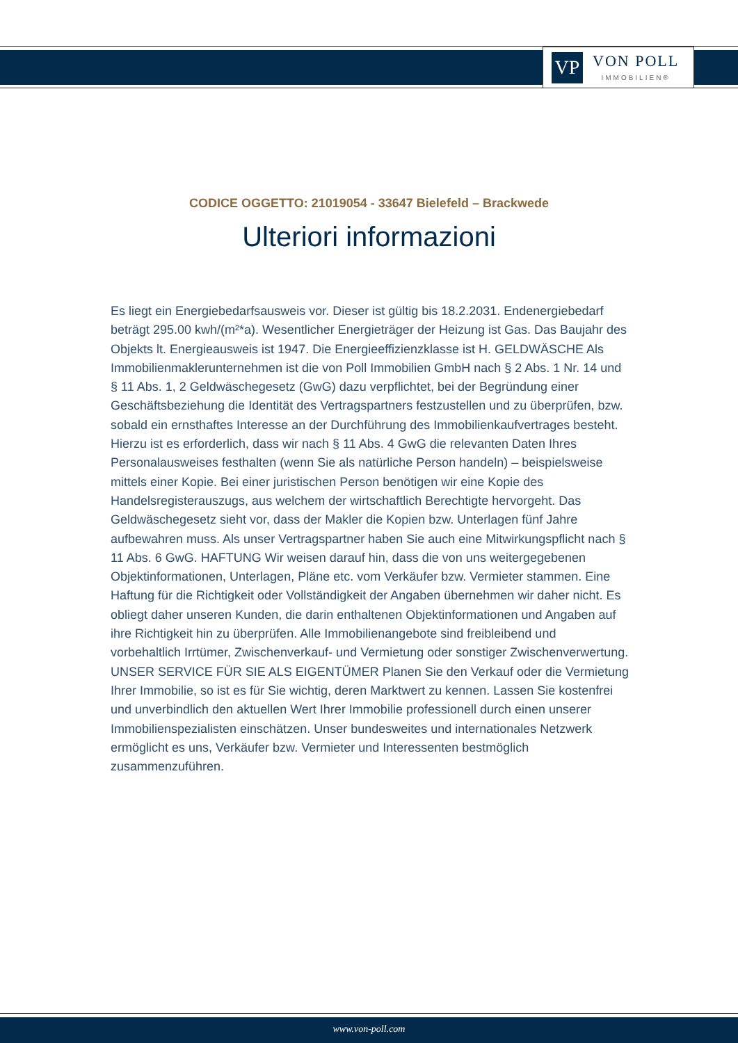VP
VON POLL
IMMOBILIEN®
CODICE OGGETTO: 21019054 - 33647 Bielefeld – Brackwede
Ulteriori informazioni
Es liegt ein Energiebedarfsausweis vor. Dieser ist gültig bis 18.2.2031. Endenergiebedarf beträgt 295.00 kwh/(m²*a). Wesentlicher Energieträger der Heizung ist Gas. Das Baujahr des Objekts lt. Energieausweis ist 1947. Die Energieeffizienzklasse ist H. GELDWÄSCHE Als Immobilienmaklerunternehmen ist die von Poll Immobilien GmbH nach § 2 Abs. 1 Nr. 14 und § 11 Abs. 1, 2 Geldwäschegesetz (GwG) dazu verpflichtet, bei der Begründung einer Geschäftsbeziehung die Identität des Vertragspartners festzustellen und zu überprüfen, bzw. sobald ein ernsthaftes Interesse an der Durchführung des Immobilienkaufvertrages besteht. Hierzu ist es erforderlich, dass wir nach § 11 Abs. 4 GwG die relevanten Daten Ihres Personalausweises festhalten (wenn Sie als natürliche Person handeln) – beispielsweise mittels einer Kopie. Bei einer juristischen Person benötigen wir eine Kopie des Handelsregisterauszugs, aus welchem der wirtschaftlich Berechtigte hervorgeht. Das Geldwäschegesetz sieht vor, dass der Makler die Kopien bzw. Unterlagen fünf Jahre aufbewahren muss. Als unser Vertragspartner haben Sie auch eine Mitwirkungspflicht nach § 11 Abs. 6 GwG. HAFTUNG Wir weisen darauf hin, dass die von uns weitergegebenen Objektinformationen, Unterlagen, Pläne etc. vom Verkäufer bzw. Vermieter stammen. Eine Haftung für die Richtigkeit oder Vollständigkeit der Angaben übernehmen wir daher nicht. Es obliegt daher unseren Kunden, die darin enthaltenen Objektinformationen und Angaben auf ihre Richtigkeit hin zu überprüfen. Alle Immobilienangebote sind freibleibend und vorbehaltlich Irrtümer, Zwischenverkauf- und Vermietung oder sonstiger Zwischenverwertung. UNSER SERVICE FÜR SIE ALS EIGENTÜMER Planen Sie den Verkauf oder die Vermietung Ihrer Immobilie, so ist es für Sie wichtig, deren Marktwert zu kennen. Lassen Sie kostenfrei und unverbindlich den aktuellen Wert Ihrer Immobilie professionell durch einen unserer Immobilienspezialisten einschätzen. Unser bundesweites und internationales Netzwerk ermöglicht es uns, Verkäufer bzw. Vermieter und Interessenten bestmöglich zusammenzuführen.
www.von-poll.com